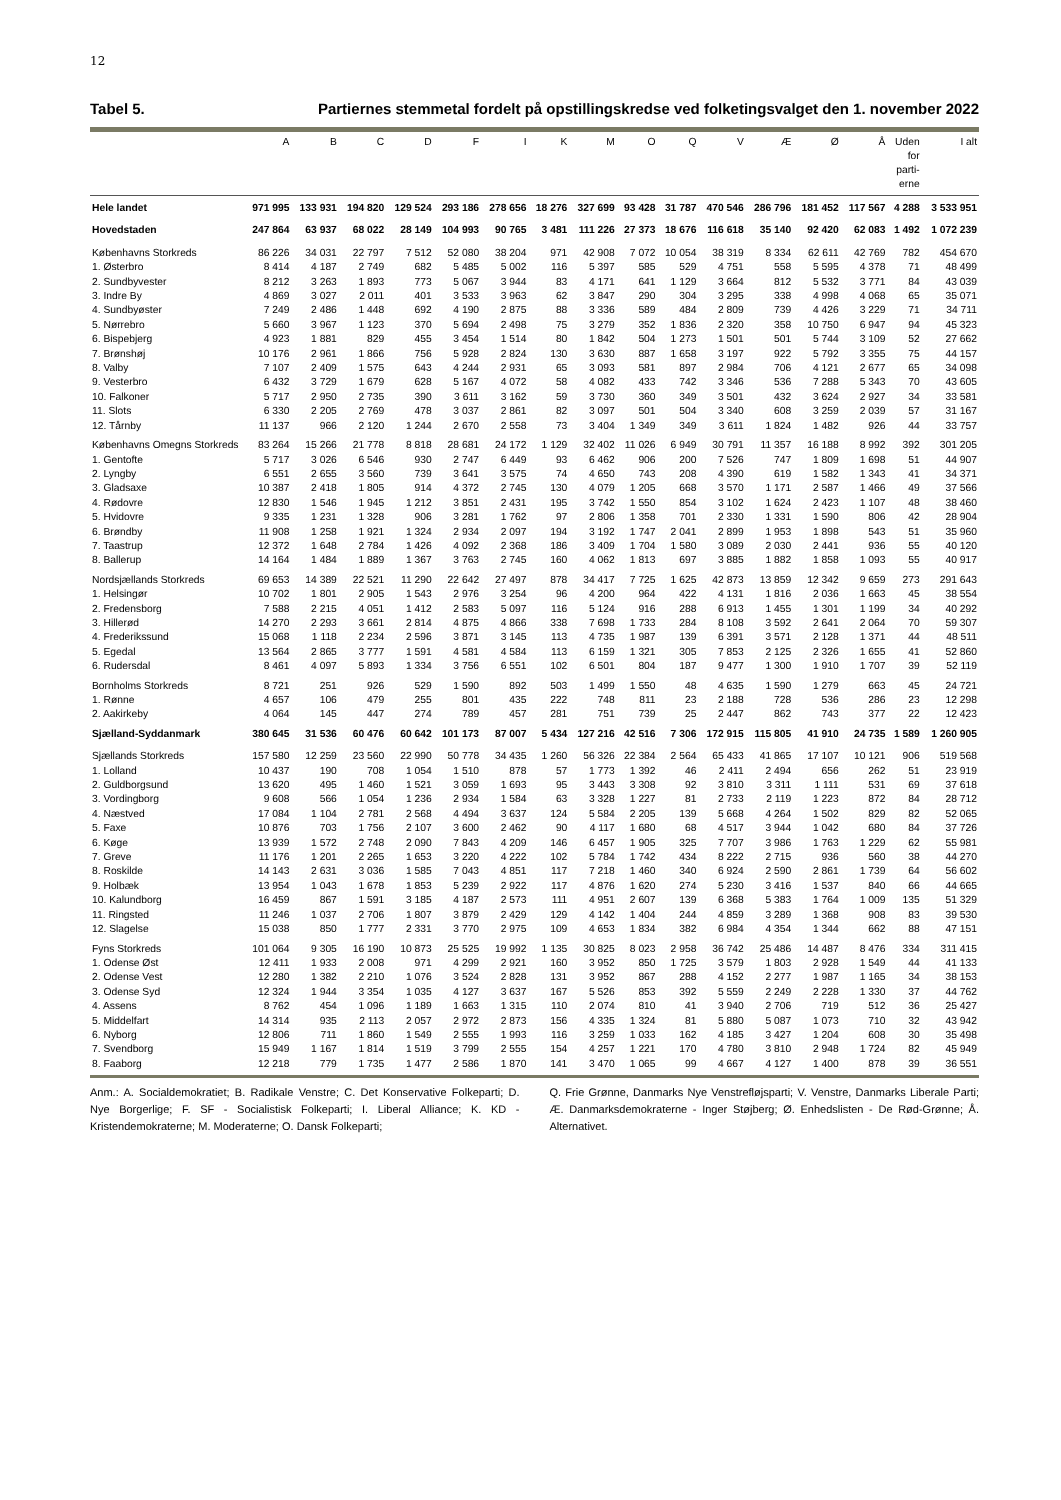12
Tabel 5. Partiernes stemmetal fordelt på opstillingskredse ved folketingsvalget den 1. november 2022
| | A | B | C | D | F | I | K | M | O | Q | V | Æ | Ø | Å | Uden for parti- erne | I alt |
| --- | --- | --- | --- | --- | --- | --- | --- | --- | --- | --- | --- | --- | --- | --- | --- | --- |
| Hele landet | 971 995 | 133 931 | 194 820 | 129 524 | 293 186 | 278 656 | 18 276 | 327 699 | 93 428 | 31 787 | 470 546 | 286 796 | 181 452 | 117 567 | 4 288 | 3 533 951 |
| Hovedstaden | 247 864 | 63 937 | 68 022 | 28 149 | 104 993 | 90 765 | 3 481 | 111 226 | 27 373 | 18 676 | 116 618 | 35 140 | 92 420 | 62 083 | 1 492 | 1 072 239 |
| Københavns Storkreds | 86 226 | 34 031 | 22 797 | 7 512 | 52 080 | 38 204 | 971 | 42 908 | 7 072 | 10 054 | 38 319 | 8 334 | 62 611 | 42 769 | 782 | 454 670 |
| 1. Østerbro | 8 414 | 4 187 | 2 749 | 682 | 5 485 | 5 002 | 116 | 5 397 | 585 | 529 | 4 751 | 558 | 5 595 | 4 378 | 71 | 48 499 |
| 2. Sundbyvester | 8 212 | 3 263 | 1 893 | 773 | 5 067 | 3 944 | 83 | 4 171 | 641 | 1 129 | 3 664 | 812 | 5 532 | 3 771 | 84 | 43 039 |
| 3. Indre By | 4 869 | 3 027 | 2 011 | 401 | 3 533 | 3 963 | 62 | 3 847 | 290 | 304 | 3 295 | 338 | 4 998 | 4 068 | 65 | 35 071 |
| 4. Sundbyøster | 7 249 | 2 486 | 1 448 | 692 | 4 190 | 2 875 | 88 | 3 336 | 589 | 484 | 2 809 | 739 | 4 426 | 3 229 | 71 | 34 711 |
| 5. Nørrebro | 5 660 | 3 967 | 1 123 | 370 | 5 694 | 2 498 | 75 | 3 279 | 352 | 1 836 | 2 320 | 358 | 10 750 | 6 947 | 94 | 45 323 |
| 6. Bispebjerg | 4 923 | 1 881 | 829 | 455 | 3 454 | 1 514 | 80 | 1 842 | 504 | 1 273 | 1 501 | 501 | 5 744 | 3 109 | 52 | 27 662 |
| 7. Brønshøj | 10 176 | 2 961 | 1 866 | 756 | 5 928 | 2 824 | 130 | 3 630 | 887 | 1 658 | 3 197 | 922 | 5 792 | 3 355 | 75 | 44 157 |
| 8. Valby | 7 107 | 2 409 | 1 575 | 643 | 4 244 | 2 931 | 65 | 3 093 | 581 | 897 | 2 984 | 706 | 4 121 | 2 677 | 65 | 34 098 |
| 9. Vesterbro | 6 432 | 3 729 | 1 679 | 628 | 5 167 | 4 072 | 58 | 4 082 | 433 | 742 | 3 346 | 536 | 7 288 | 5 343 | 70 | 43 605 |
| 10. Falkoner | 5 717 | 2 950 | 2 735 | 390 | 3 611 | 3 162 | 59 | 3 730 | 360 | 349 | 3 501 | 432 | 3 624 | 2 927 | 34 | 33 581 |
| 11. Slots | 6 330 | 2 205 | 2 769 | 478 | 3 037 | 2 861 | 82 | 3 097 | 501 | 504 | 3 340 | 608 | 3 259 | 2 039 | 57 | 31 167 |
| 12. Tårnby | 11 137 | 966 | 2 120 | 1 244 | 2 670 | 2 558 | 73 | 3 404 | 1 349 | 349 | 3 611 | 1 824 | 1 482 | 926 | 44 | 33 757 |
| Københavns Omegns Storkreds | 83 264 | 15 266 | 21 778 | 8 818 | 28 681 | 24 172 | 1 129 | 32 402 | 11 026 | 6 949 | 30 791 | 11 357 | 16 188 | 8 992 | 392 | 301 205 |
| 1. Gentofte | 5 717 | 3 026 | 6 546 | 930 | 2 747 | 6 449 | 93 | 6 462 | 906 | 200 | 7 526 | 747 | 1 809 | 1 698 | 51 | 44 907 |
| 2. Lyngby | 6 551 | 2 655 | 3 560 | 739 | 3 641 | 3 575 | 74 | 4 650 | 743 | 208 | 4 390 | 619 | 1 582 | 1 343 | 41 | 34 371 |
| 3. Gladsaxe | 10 387 | 2 418 | 1 805 | 914 | 4 372 | 2 745 | 130 | 4 079 | 1 205 | 668 | 3 570 | 1 171 | 2 587 | 1 466 | 49 | 37 566 |
| 4. Rødovre | 12 830 | 1 546 | 1 945 | 1 212 | 3 851 | 2 431 | 195 | 3 742 | 1 550 | 854 | 3 102 | 1 624 | 2 423 | 1 107 | 48 | 38 460 |
| 5. Hvidovre | 9 335 | 1 231 | 1 328 | 906 | 3 281 | 1 762 | 97 | 2 806 | 1 358 | 701 | 2 330 | 1 331 | 1 590 | 806 | 42 | 28 904 |
| 6. Brøndby | 11 908 | 1 258 | 1 921 | 1 324 | 2 934 | 2 097 | 194 | 3 192 | 1 747 | 2 041 | 2 899 | 1 953 | 1 898 | 543 | 51 | 35 960 |
| 7. Taastrup | 12 372 | 1 648 | 2 784 | 1 426 | 4 092 | 2 368 | 186 | 3 409 | 1 704 | 1 580 | 3 089 | 2 030 | 2 441 | 936 | 55 | 40 120 |
| 8. Ballerup | 14 164 | 1 484 | 1 889 | 1 367 | 3 763 | 2 745 | 160 | 4 062 | 1 813 | 697 | 3 885 | 1 882 | 1 858 | 1 093 | 55 | 40 917 |
| Nordsjællands Storkreds | 69 653 | 14 389 | 22 521 | 11 290 | 22 642 | 27 497 | 878 | 34 417 | 7 725 | 1 625 | 42 873 | 13 859 | 12 342 | 9 659 | 273 | 291 643 |
| 1. Helsingør | 10 702 | 1 801 | 2 905 | 1 543 | 2 976 | 3 254 | 96 | 4 200 | 964 | 422 | 4 131 | 1 816 | 2 036 | 1 663 | 45 | 38 554 |
| 2. Fredensborg | 7 588 | 2 215 | 4 051 | 1 412 | 2 583 | 5 097 | 116 | 5 124 | 916 | 288 | 6 913 | 1 455 | 1 301 | 1 199 | 34 | 40 292 |
| 3. Hillerød | 14 270 | 2 293 | 3 661 | 2 814 | 4 875 | 4 866 | 338 | 7 698 | 1 733 | 284 | 8 108 | 3 592 | 2 641 | 2 064 | 70 | 59 307 |
| 4. Frederikssund | 15 068 | 1 118 | 2 234 | 2 596 | 3 871 | 3 145 | 113 | 4 735 | 1 987 | 139 | 6 391 | 3 571 | 2 128 | 1 371 | 44 | 48 511 |
| 5. Egedal | 13 564 | 2 865 | 3 777 | 1 591 | 4 581 | 4 584 | 113 | 6 159 | 1 321 | 305 | 7 853 | 2 125 | 2 326 | 1 655 | 41 | 52 860 |
| 6. Rudersdal | 8 461 | 4 097 | 5 893 | 1 334 | 3 756 | 6 551 | 102 | 6 501 | 804 | 187 | 9 477 | 1 300 | 1 910 | 1 707 | 39 | 52 119 |
| Bornholms Storkreds | 8 721 | 251 | 926 | 529 | 1 590 | 892 | 503 | 1 499 | 1 550 | 48 | 4 635 | 1 590 | 1 279 | 663 | 45 | 24 721 |
| 1. Rønne | 4 657 | 106 | 479 | 255 | 801 | 435 | 222 | 748 | 811 | 23 | 2 188 | 728 | 536 | 286 | 23 | 12 298 |
| 2. Aakirkeby | 4 064 | 145 | 447 | 274 | 789 | 457 | 281 | 751 | 739 | 25 | 2 447 | 862 | 743 | 377 | 22 | 12 423 |
| Sjælland-Syddanmark | 380 645 | 31 536 | 60 476 | 60 642 | 101 173 | 87 007 | 5 434 | 127 216 | 42 516 | 7 306 | 172 915 | 115 805 | 41 910 | 24 735 | 1 589 | 1 260 905 |
| Sjællands Storkreds | 157 580 | 12 259 | 23 560 | 22 990 | 50 778 | 34 435 | 1 260 | 56 326 | 22 384 | 2 564 | 65 433 | 41 865 | 17 107 | 10 121 | 906 | 519 568 |
| 1. Lolland | 10 437 | 190 | 708 | 1 054 | 1 510 | 878 | 57 | 1 773 | 1 392 | 46 | 2 411 | 2 494 | 656 | 262 | 51 | 23 919 |
| 2. Guldborgsund | 13 620 | 495 | 1 460 | 1 521 | 3 059 | 1 693 | 95 | 3 443 | 3 308 | 92 | 3 810 | 3 311 | 1 111 | 531 | 69 | 37 618 |
| 3. Vordingborg | 9 608 | 566 | 1 054 | 1 236 | 2 934 | 1 584 | 63 | 3 328 | 1 227 | 81 | 2 733 | 2 119 | 1 223 | 872 | 84 | 28 712 |
| 4. Næstved | 17 084 | 1 104 | 2 781 | 2 568 | 4 494 | 3 637 | 124 | 5 584 | 2 205 | 139 | 5 668 | 4 264 | 1 502 | 829 | 82 | 52 065 |
| 5. Faxe | 10 876 | 703 | 1 756 | 2 107 | 3 600 | 2 462 | 90 | 4 117 | 1 680 | 68 | 4 517 | 3 944 | 1 042 | 680 | 84 | 37 726 |
| 6. Køge | 13 939 | 1 572 | 2 748 | 2 090 | 7 843 | 4 209 | 146 | 6 457 | 1 905 | 325 | 7 707 | 3 986 | 1 763 | 1 229 | 62 | 55 981 |
| 7. Greve | 11 176 | 1 201 | 2 265 | 1 653 | 3 220 | 4 222 | 102 | 5 784 | 1 742 | 434 | 8 222 | 2 715 | 936 | 560 | 38 | 44 270 |
| 8. Roskilde | 14 143 | 2 631 | 3 036 | 1 585 | 7 043 | 4 851 | 117 | 7 218 | 1 460 | 340 | 6 924 | 2 590 | 2 861 | 1 739 | 64 | 56 602 |
| 9. Holbæk | 13 954 | 1 043 | 1 678 | 1 853 | 5 239 | 2 922 | 117 | 4 876 | 1 620 | 274 | 5 230 | 3 416 | 1 537 | 840 | 66 | 44 665 |
| 10. Kalundborg | 16 459 | 867 | 1 591 | 3 185 | 4 187 | 2 573 | 111 | 4 951 | 2 607 | 139 | 6 368 | 5 383 | 1 764 | 1 009 | 135 | 51 329 |
| 11. Ringsted | 11 246 | 1 037 | 2 706 | 1 807 | 3 879 | 2 429 | 129 | 4 142 | 1 404 | 244 | 4 859 | 3 289 | 1 368 | 908 | 83 | 39 530 |
| 12. Slagelse | 15 038 | 850 | 1 777 | 2 331 | 3 770 | 2 975 | 109 | 4 653 | 1 834 | 382 | 6 984 | 4 354 | 1 344 | 662 | 88 | 47 151 |
| Fyns Storkreds | 101 064 | 9 305 | 16 190 | 10 873 | 25 525 | 19 992 | 1 135 | 30 825 | 8 023 | 2 958 | 36 742 | 25 486 | 14 487 | 8 476 | 334 | 311 415 |
| 1. Odense Øst | 12 411 | 1 933 | 2 008 | 971 | 4 299 | 2 921 | 160 | 3 952 | 850 | 1 725 | 3 579 | 1 803 | 2 928 | 1 549 | 44 | 41 133 |
| 2. Odense Vest | 12 280 | 1 382 | 2 210 | 1 076 | 3 524 | 2 828 | 131 | 3 952 | 867 | 288 | 4 152 | 2 277 | 1 987 | 1 165 | 34 | 38 153 |
| 3. Odense Syd | 12 324 | 1 944 | 3 354 | 1 035 | 4 127 | 3 637 | 167 | 5 526 | 853 | 392 | 5 559 | 2 249 | 2 228 | 1 330 | 37 | 44 762 |
| 4. Assens | 8 762 | 454 | 1 096 | 1 189 | 1 663 | 1 315 | 110 | 2 074 | 810 | 41 | 3 940 | 2 706 | 719 | 512 | 36 | 25 427 |
| 5. Middelfart | 14 314 | 935 | 2 113 | 2 057 | 2 972 | 2 873 | 156 | 4 335 | 1 324 | 81 | 5 880 | 5 087 | 1 073 | 710 | 32 | 43 942 |
| 6. Nyborg | 12 806 | 711 | 1 860 | 1 549 | 2 555 | 1 993 | 116 | 3 259 | 1 033 | 162 | 4 185 | 3 427 | 1 204 | 608 | 30 | 35 498 |
| 7. Svendborg | 15 949 | 1 167 | 1 814 | 1 519 | 3 799 | 2 555 | 154 | 4 257 | 1 221 | 170 | 4 780 | 3 810 | 2 948 | 1 724 | 82 | 45 949 |
| 8. Faaborg | 12 218 | 779 | 1 735 | 1 477 | 2 586 | 1 870 | 141 | 3 470 | 1 065 | 99 | 4 667 | 4 127 | 1 400 | 878 | 39 | 36 551 |
Anm.: A. Socialdemokratiet; B. Radikale Venstre; C. Det Konservative Folkeparti; D. Nye Borgerlige; F. SF - Socialistisk Folkeparti; I. Liberal Alliance; K. KD - Kristendemokraterne; M. Moderaterne; O. Dansk Folkeparti;
Q. Frie Grønne, Danmarks Nye Venstrefløjsparti; V. Venstre, Danmarks Liberale Parti; Æ. Danmarksdemokraterne - Inger Støjberg; Ø. Enhedslisten - De Rød-Grønne; Å. Alternativet.